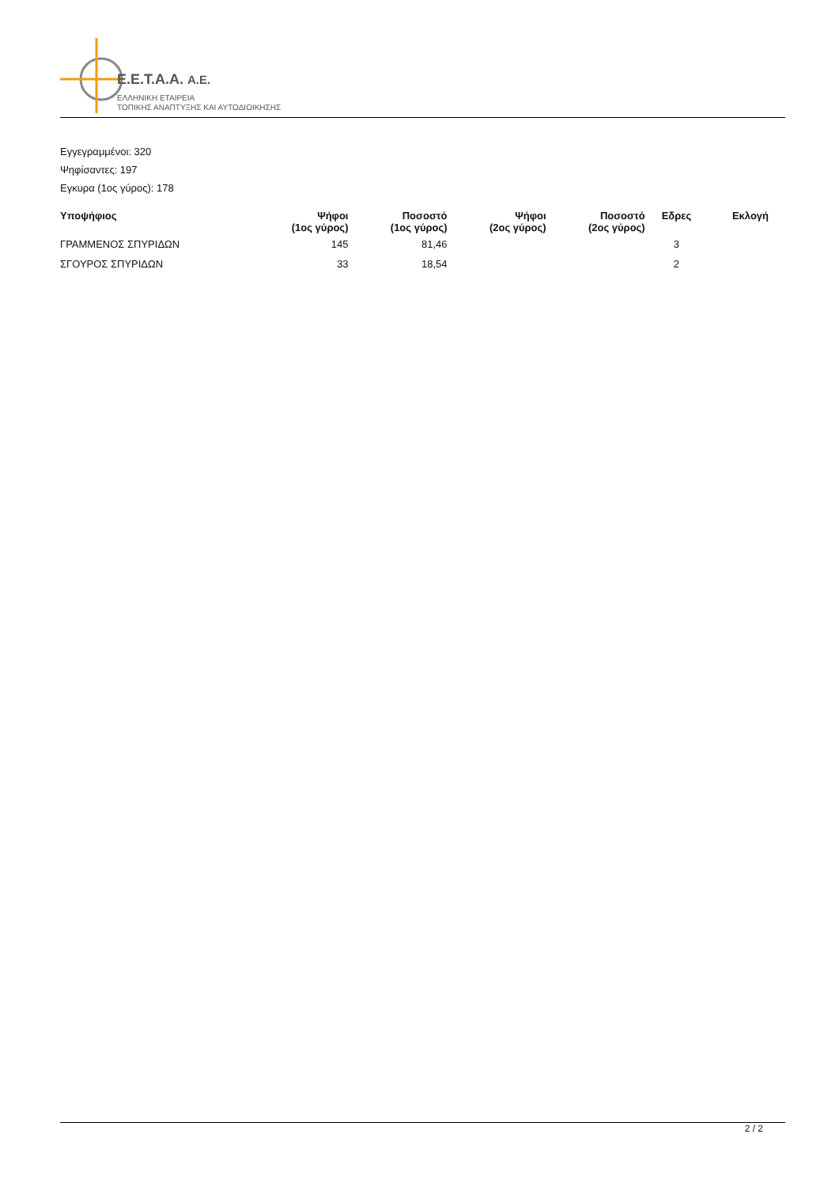E.E.T.A.A. A.E.
ΕΛΛΗΝΙΚΗ ΕΤΑΙΡΕΙΑ
ΤΟΠΙΚΗΣ ΑΝΑΠΤΥΞΗΣ ΚΑΙ ΑΥΤΟΔΙΟΙΚΗΣΗΣ
Εγγεγραμμένοι: 320
Ψηφίσαντες: 197
Εγκυρα (1ος γύρος): 178
| Υποψήφιος | Ψήφοι (1ος γύρος) | Ποσοστό (1ος γύρος) | Ψήφοι (2ος γύρος) | Ποσοστό (2ος γύρος) | Εδρες | Εκλογή |
| --- | --- | --- | --- | --- | --- | --- |
| ΓΡΑΜΜΕΝΟΣ ΣΠΥΡΙΔΩΝ | 145 | 81,46 | | | 3 | |
| ΣΓΟΥΡΟΣ ΣΠΥΡΙΔΩΝ | 33 | 18,54 | | | 2 | |
2 / 2